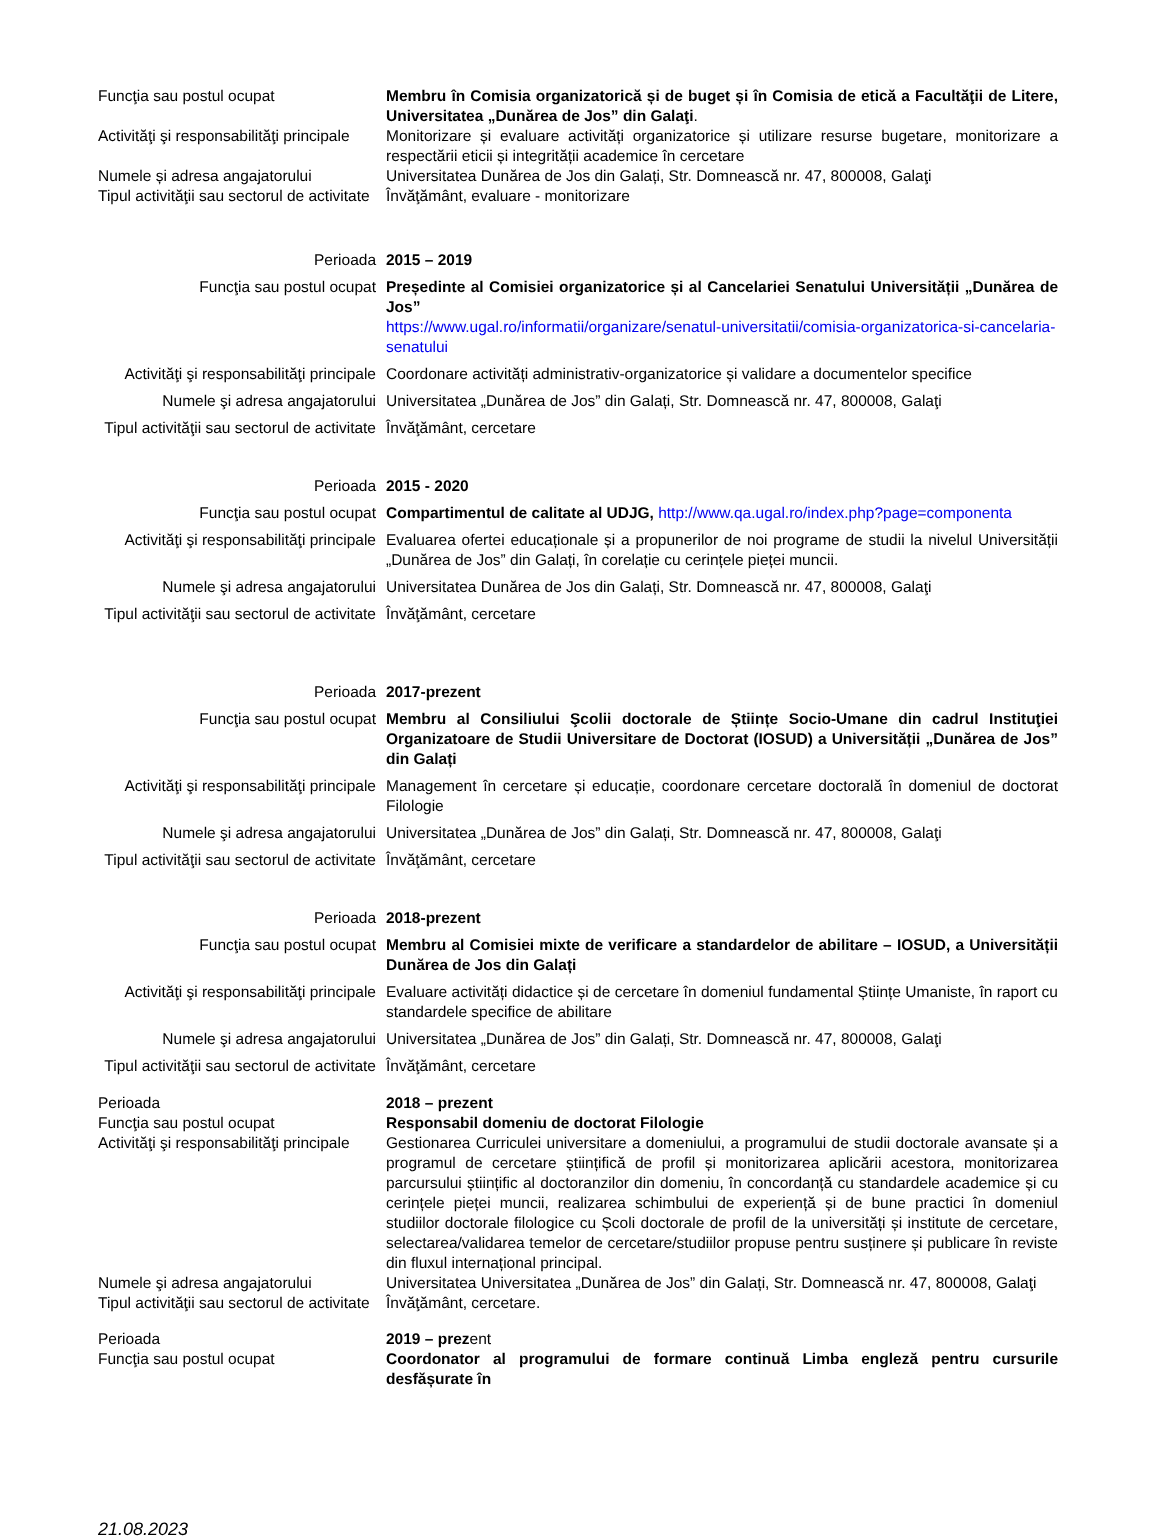| Funcţia sau postul ocupat | Membru în Comisia organizatorică și de buget și în Comisia de etică a Facultăţii de Litere, Universitatea „Dunărea de Jos” din Galaţi . |
| Activităţi şi responsabilităţi principale | Monitorizare și evaluare activități organizatorice și utilizare resurse bugetare, monitorizare a respectării eticii și integrității academice în cercetare |
| Numele și adresa angajatorului | Universitatea Dunărea de Jos din Galați, Str. Domnească nr. 47, 800008, Galaţi |
| Tipul activităţii sau sectorul de activitate | Învăţământ, evaluare - monitorizare |
| Perioada | 2015 – 2019 |
| Funcţia sau postul ocupat | Președinte al Comisiei organizatorice și al Cancelariei Senatului Universității „Dunărea de Jos” https://www.ugal.ro/informatii/organizare/senatul-universitatii/comisia-organizatorica-si-cancelaria-senatului |
| Activităţi şi responsabilităţi principale | Coordonare activități administrativ-organizatorice și validare a documentelor specifice |
| Numele şi adresa angajatorului | Universitatea „Dunărea de Jos” din Galați, Str. Domnească nr. 47, 800008, Galaţi |
| Tipul activităţii sau sectorul de activitate | Învăţământ, cercetare |
| Perioada | 2015 - 2020 |
| Funcţia sau postul ocupat | Compartimentul de calitate al UDJG, http://www.qa.ugal.ro/index.php?page=componenta |
| Activităţi şi responsabilităţi principale | Evaluarea ofertei educaționale și a propunerilor de noi programe de studii la nivelul Universității „Dunărea de Jos” din Galați, în corelație cu cerințele pieței muncii. |
| Numele şi adresa angajatorului | Universitatea Dunărea de Jos din Galați, Str. Domnească nr. 47, 800008, Galaţi |
| Tipul activităţii sau sectorul de activitate | Învăţământ, cercetare |
| Perioada | 2017-prezent |
| Funcţia sau postul ocupat | Membru al Consiliului Şcolii doctorale de Științe Socio-Umane din cadrul Instituţiei Organizatoare de Studii Universitare de Doctorat (IOSUD) a Universității „Dunărea de Jos” din Galați |
| Activităţi şi responsabilităţi principale | Management în cercetare și educație, coordonare cercetare doctorală în domeniul de doctorat Filologie |
| Numele şi adresa angajatorului | Universitatea „Dunărea de Jos” din Galați, Str. Domnească nr. 47, 800008, Galaţi |
| Tipul activităţii sau sectorul de activitate | Învăţământ, cercetare |
| Perioada | 2018-prezent |
| Funcţia sau postul ocupat | Membru al Comisiei mixte de verificare a standardelor de abilitare – IOSUD, a Universității Dunărea de Jos din Galați |
| Activităţi şi responsabilităţi principale | Evaluare activități didactice și de cercetare în domeniul fundamental Științe Umaniste, în raport cu standardele specifice de abilitare |
| Numele şi adresa angajatorului | Universitatea „Dunărea de Jos” din Galați, Str. Domnească nr. 47, 800008, Galaţi |
| Tipul activităţii sau sectorul de activitate | Învăţământ, cercetare |
| Perioada | 2018 – prezent |
| Funcţia sau postul ocupat | Responsabil domeniu de doctorat Filologie |
| Activităţi şi responsabilităţi principale | Gestionarea Curriculei universitare a domeniului, a programului de studii doctorale avansate și a programul de cercetare științifică de profil și monitorizarea aplicării acestora, monitorizarea parcursului științific al doctoranzilor din domeniu, în concordanță cu standardele academice și cu cerințele pieței muncii, realizarea schimbului de experiență și de bune practici în domeniul studiilor doctorale filologice cu Școli doctorale de profil de la universități și institute de cercetare, selectarea/validarea temelor de cercetare/studiilor propuse pentru susținere și publicare în reviste din fluxul internațional principal. |
| Numele şi adresa angajatorului | Universitatea Universitatea „Dunărea de Jos” din Galați, Str. Domnească nr. 47, 800008, Galaţi |
| Tipul activităţii sau sectorul de activitate | Învăţământ, cercetare. |
| Perioada | 2019 – prez ent |
| Funcţia sau postul ocupat | Coordonator al programului de formare continuă Limba engleză pentru cursurile desfășurate în |
21.08.2023